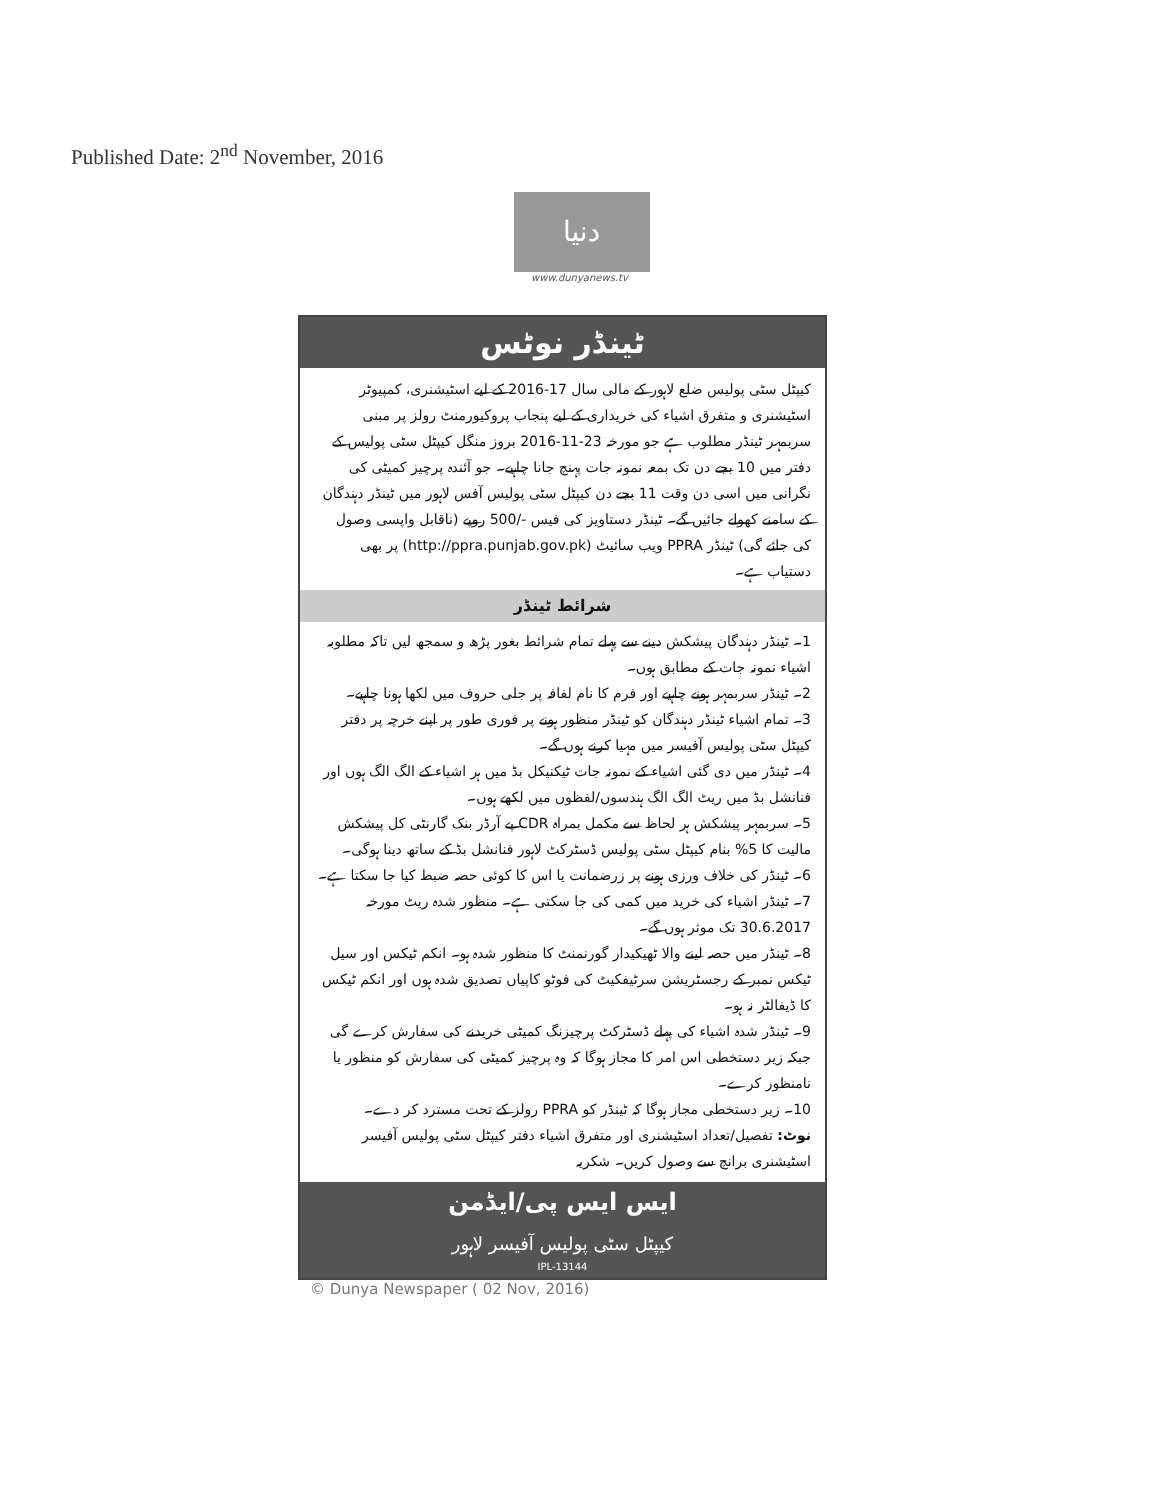Published Date: 2<sup>nd</sup> November, 2016
دنیا
www.dunyanews.tv
ٹینڈر نوٹس
کیپٹل سٹی پولیس ضلع لاہور کے مالی سال 17-2016 کے لیے اسٹیشنری، کمپیوٹر اسٹیشنری و متفرق اشیاء کی خریداری کے لیے پنجاب پروکیورمنٹ رولز پر مبنی سربمہر ٹینڈر مطلوب ہے جو مورخہ 23-11-2016 بروز منگل کیپٹل سٹی پولیس کے دفتر میں 10 بجے دن تک بمعہ نمونہ جات پہنچ جانا چاہیے۔ جو آئندہ پرچیز کمیٹی کی نگرانی میں اسی دن وقت 11 بجے دن کیپٹل سٹی پولیس آفس لاہور میں ٹینڈر دہندگان کے سامنے کھولے جائیں گے۔ ٹینڈر دستاویز کی فیس -/500 روپے (ناقابل واپسی وصول کی جائے گی) ٹینڈر PPRA ویب سائیٹ (http://ppra.punjab.gov.pk) پر بھی دستیاب ہے۔
شرائط ٹینڈر
1۔ ٹینڈر دہندگان پیشکش دینے سے پہلے تمام شرائط بغور پڑھ و سمجھ لیں تاکہ مطلوبہ اشیاء نمونہ جات کے مطابق ہوں۔
2۔ ٹینڈر سربمہر ہونے چاہیے اور فرم کا نام لفافہ پر جلی حروف میں لکھا ہونا چاہیے۔
3۔ تمام اشیاء ٹینڈر دہندگان کو ٹینڈر منظور ہونے پر فوری طور پر اپنے خرچہ پر دفتر کیپٹل سٹی پولیس آفیسر میں مہیا کرنے ہوں گے۔
4۔ ٹینڈر میں دی گئی اشیاء کے نمونہ جات ٹیکنیکل بڈ میں ہر اشیاء کے الگ الگ ہوں اور فنانشل بڈ میں ریٹ الگ الگ ہندسوں/لفظوں میں لکھے ہوں۔
5۔ سربمہر پیشکش ہر لحاظ سے مکمل بمراہ CDR پے آرڈر بنک گارنٹی کل پیشکش مالیت کا 5% بنام کیپٹل سٹی پولیس ڈسٹرکٹ لاہور فنانشل بڈ کے ساتھ دینا ہوگی۔
6۔ ٹینڈر کی خلاف ورزی ہونے پر زرضمانت یا اس کا کوئی حصہ ضبط کیا جا سکتا ہے۔
7۔ ٹینڈر اشیاء کی خرید میں کمی کی جا سکتی ہے۔ منظور شدہ ریٹ مورخہ 30.6.2017 تک موثر ہوں گے۔
8۔ ٹینڈر میں حصہ لینے والا ٹھیکیدار گورنمنٹ کا منظور شدہ ہو۔ انکم ٹیکس اور سیل ٹیکس نمبر کے رجسٹریشن سرٹیفکیٹ کی فوٹو کاپیاں تصدیق شدہ ہوں اور انکم ٹیکس کا ڈیفالٹر نہ ہو۔
9۔ ٹینڈر شدہ اشیاء کی پہلے ڈسٹرکٹ پرچیزنگ کمیٹی خریدنے کی سفارش کرے گی جبکہ زیر دستخطی اس امر کا مجاز ہوگا کہ وہ پرچیز کمیٹی کی سفارش کو منظور یا نامنظور کرے۔
10۔ زیر دستخطی مجاز ہوگا کہ ٹینڈر کو PPRA رولز کے تحت مسترد کر دے۔
نوٹ: تفصیل/تعداد اسٹیشنری اور متفرق اشیاء دفتر کیپٹل سٹی پولیس آفیسر اسٹیشنری برانچ سے وصول کریں۔ شکریہ
ایس ایس پی/ایڈمن
کیپٹل سٹی پولیس آفیسر لاہور
IPL-13144
© Dunya Newspaper ( 02 Nov, 2016)